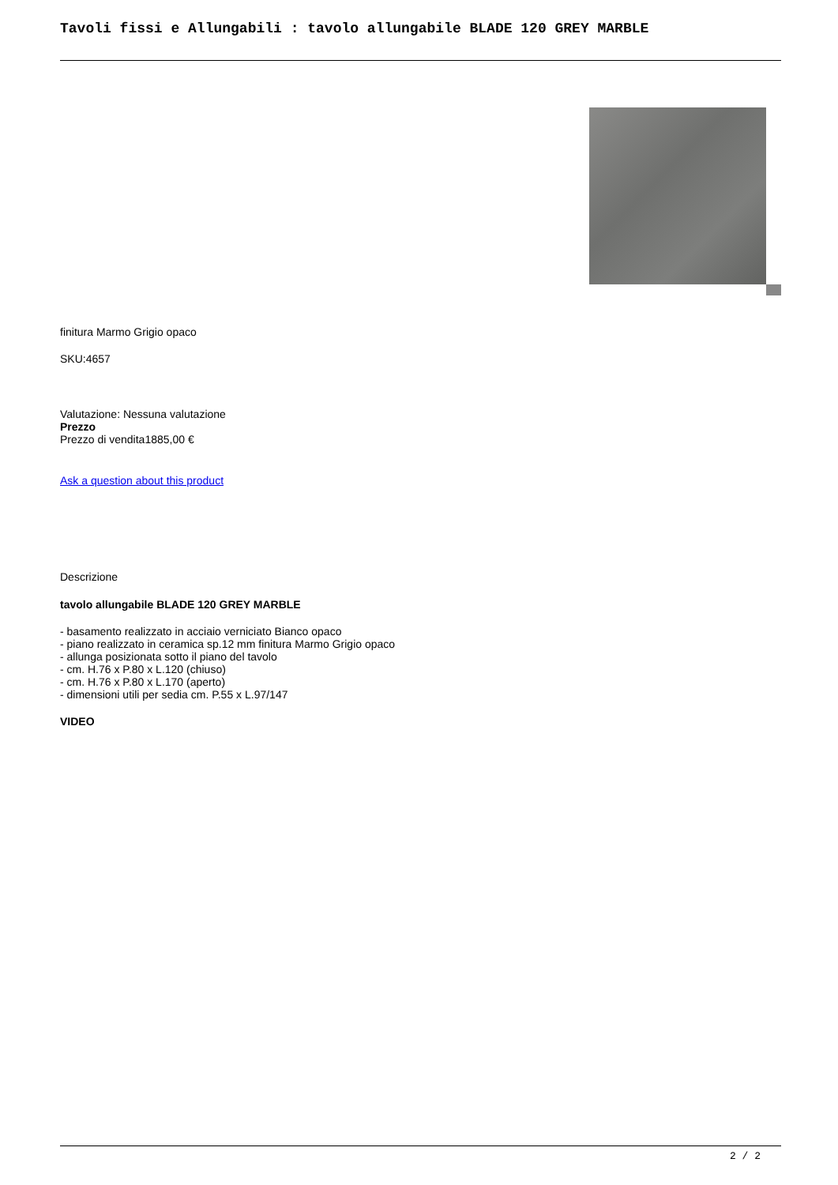Tavoli fissi e Allungabili : tavolo allungabile BLADE 120 GREY MARBLE
finitura Marmo Grigio opaco
SKU:4657
Valutazione: Nessuna valutazione
Prezzo
Prezzo di vendita1885,00 €
Ask a question about this product
Descrizione
tavolo allungabile BLADE 120 GREY MARBLE
- basamento realizzato in acciaio verniciato Bianco opaco
- piano realizzato in ceramica sp.12 mm finitura Marmo Grigio opaco
- allunga posizionata sotto il piano del tavolo
- cm. H.76 x P.80 x L.120 (chiuso)
- cm. H.76 x P.80 x L.170 (aperto)
- dimensioni utili per sedia cm. P.55 x L.97/147
VIDEO
2 / 2